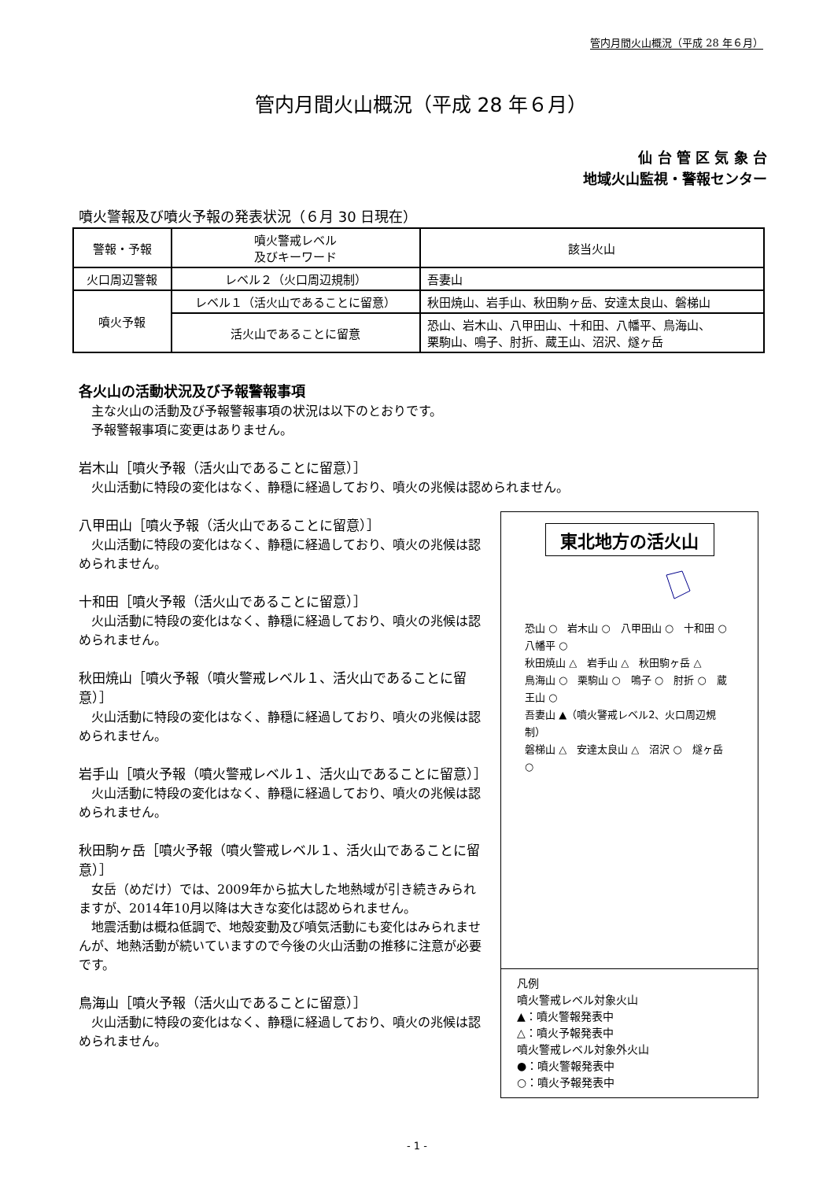管内月間火山概況（平成 28 年６月）
管内月間火山概況（平成 28 年６月）
仙 台 管 区 気 象 台
地域火山監視・警報センター
噴火警報及び噴火予報の発表状況（６月 30 日現在）
| 警報・予報 | 噴火警戒レベル 及びキーワード | 該当火山 |
| --- | --- | --- |
| 火口周辺警報 | レベル２（火口周辺規制） | 吾妻山 |
| 噴火予報 | レベル１（活火山であることに留意） | 秋田焼山、岩手山、秋田駒ヶ岳、安達太良山、磐梯山 |
| | 活火山であることに留意 | 恐山、岩木山、八甲田山、十和田、八幡平、鳥海山、 栗駒山、鳴子、肘折、蔵王山、沼沢、燧ヶ岳 |
各火山の活動状況及び予報警報事項
主な火山の活動及び予報警報事項の状況は以下のとおりです。
予報警報事項に変更はありません。
岩木山［噴火予報（活火山であることに留意）］
火山活動に特段の変化はなく、静穏に経過しており、噴火の兆候は認められません。
八甲田山［噴火予報（活火山であることに留意）］
火山活動に特段の変化はなく、静穏に経過しており、噴火の兆候は認められません。
十和田［噴火予報（活火山であることに留意）］
火山活動に特段の変化はなく、静穏に経過しており、噴火の兆候は認められません。
秋田焼山［噴火予報（噴火警戒レベル１、活火山であることに留意）］
火山活動に特段の変化はなく、静穏に経過しており、噴火の兆候は認められません。
岩手山［噴火予報（噴火警戒レベル１、活火山であることに留意）］
火山活動に特段の変化はなく、静穏に経過しており、噴火の兆候は認められません。
秋田駒ヶ岳［噴火予報（噴火警戒レベル１、活火山であることに留意）］
女岳（めだけ）では、2009年から拡大した地熱域が引き続きみられますが、2014年10月以降は大きな変化は認められません。
地震活動は概ね低調で、地殻変動及び噴気活動にも変化はみられませんが、地熱活動が続いていますので今後の火山活動の推移に注意が必要です。
鳥海山［噴火予報（活火山であることに留意）］
火山活動に特段の変化はなく、静穏に経過しており、噴火の兆候は認められません。
東北地方の活火山
恐山 ○　岩木山 ○　八甲田山 ○　十和田 ○　八幡平 ○
秋田焼山 △　岩手山 △　秋田駒ヶ岳 △
鳥海山 ○　栗駒山 ○　鳴子 ○　肘折 ○　蔵王山 ○
吾妻山 ▲（噴火警戒レベル2、火口周辺規制）
磐梯山 △　安達太良山 △　沼沢 ○　燧ヶ岳 ○
凡例
噴火警戒レベル対象火山
▲：噴火警報発表中
△：噴火予報発表中
噴火警戒レベル対象外火山
●：噴火警報発表中
○：噴火予報発表中
- 1 -